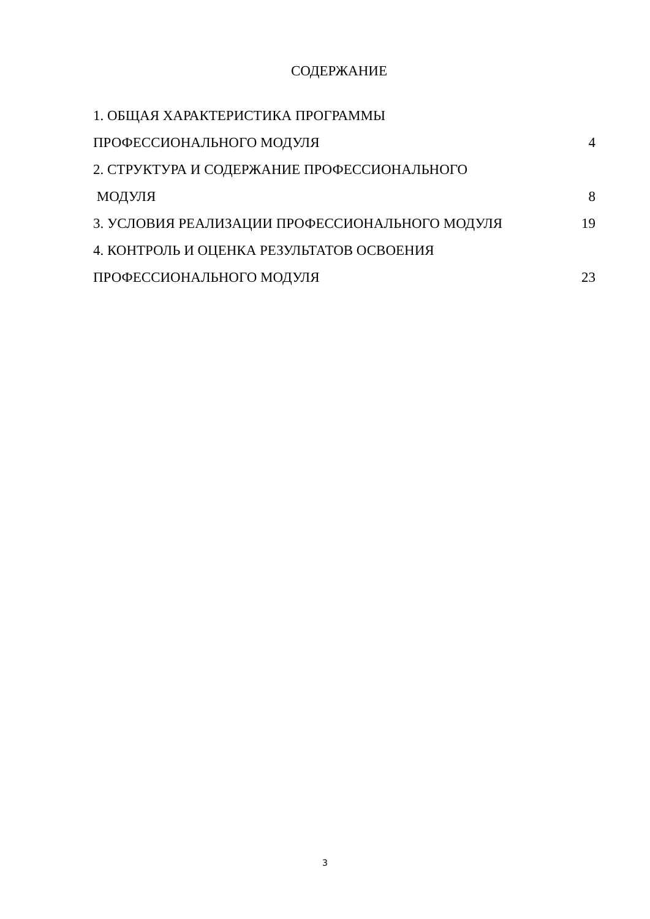СОДЕРЖАНИЕ
1. ОБЩАЯ ХАРАКТЕРИСТИКА ПРОГРАММЫ
ПРОФЕССИОНАЛЬНОГО МОДУЛЯ 4
2. СТРУКТУРА И СОДЕРЖАНИЕ ПРОФЕССИОНАЛЬНОГО
МОДУЛЯ 8
3. УСЛОВИЯ РЕАЛИЗАЦИИ ПРОФЕССИОНАЛЬНОГО МОДУЛЯ 19
4. КОНТРОЛЬ И ОЦЕНКА РЕЗУЛЬТАТОВ ОСВОЕНИЯ
ПРОФЕССИОНАЛЬНОГО МОДУЛЯ 23
3